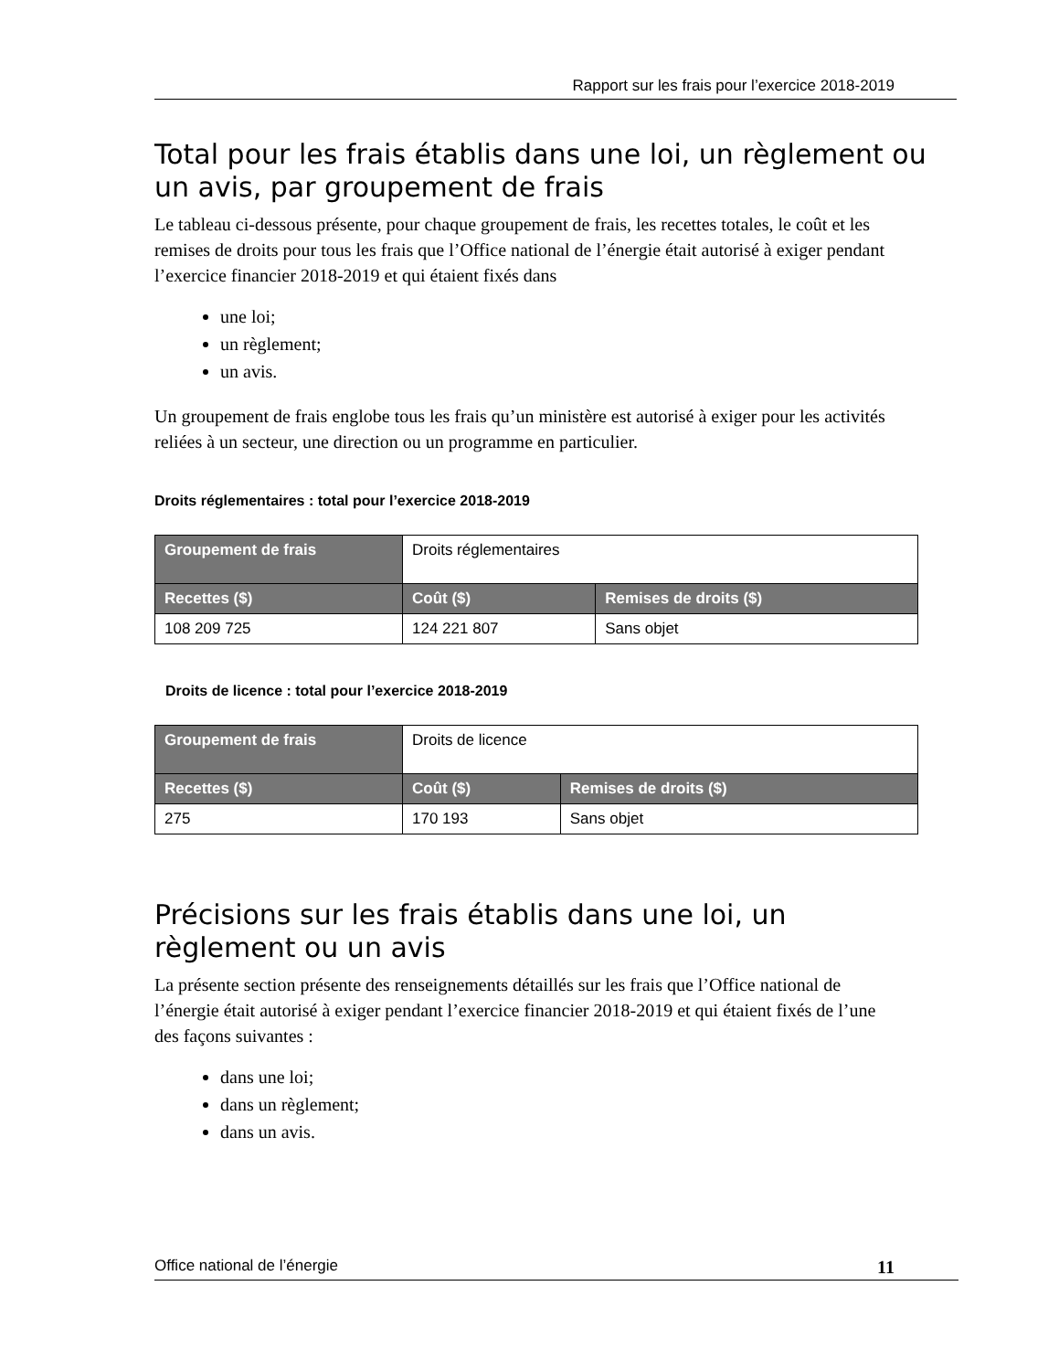Rapport sur les frais pour l’exercice 2018-2019
Total pour les frais établis dans une loi, un règlement ou un avis, par groupement de frais
Le tableau ci-dessous présente, pour chaque groupement de frais, les recettes totales, le coût et les remises de droits pour tous les frais que l’Office national de l’énergie était autorisé à exiger pendant l’exercice financier 2018-2019 et qui étaient fixés dans
une loi;
un règlement;
un avis.
Un groupement de frais englobe tous les frais qu’un ministère est autorisé à exiger pour les activités reliées à un secteur, une direction ou un programme en particulier.
Droits réglementaires : total pour l’exercice 2018-2019
| Groupement de frais | Droits réglementaires | |
| Recettes ($) | Coût ($) | Remises de droits ($) |
| 108 209 725 | 124 221 807 | Sans objet |
Droits de licence : total pour l’exercice 2018-2019
| Groupement de frais | Droits de licence | |
| Recettes ($) | Coût ($) | Remises de droits ($) |
| 275 | 170 193 | Sans objet |
Précisions sur les frais établis dans une loi, un
règlement ou un avis
La présente section présente des renseignements détaillés sur les frais que l’Office national de l’énergie était autorisé à exiger pendant l’exercice financier 2018-2019 et qui étaient fixés de l’une des façons suivantes :
dans une loi;
dans un règlement;
dans un avis.
Office national de l’énergie 11